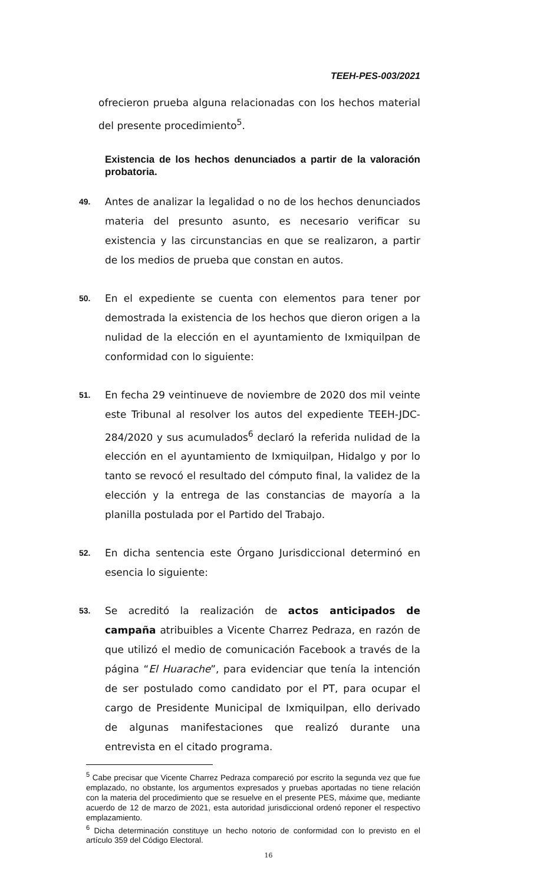TEEH-PES-003/2021
ofrecieron prueba alguna relacionadas con los hechos material del presente procedimiento<sup>5</sup>.
Existencia de los hechos denunciados a partir de la valoración probatoria.
49.
Antes de analizar la legalidad o no de los hechos denunciados materia del presunto asunto, es necesario verificar su existencia y las circunstancias en que se realizaron, a partir de los medios de prueba que constan en autos.
50.
En el expediente se cuenta con elementos para tener por demostrada la existencia de los hechos que dieron origen a la nulidad de la elección en el ayuntamiento de Ixmiquilpan de conformidad con lo siguiente:
51.
En fecha 29 veintinueve de noviembre de 2020 dos mil veinte este Tribunal al resolver los autos del expediente TEEH-JDC-284/2020 y sus acumulados<sup>6</sup> declaró la referida nulidad de la elección en el ayuntamiento de Ixmiquilpan, Hidalgo y por lo tanto se revocó el resultado del cómputo final, la validez de la elección y la entrega de las constancias de mayoría a la planilla postulada por el Partido del Trabajo.
52.
En dicha sentencia este Órgano Jurisdiccional determinó en esencia lo siguiente:
53.
Se acreditó la realización de actos anticipados de campaña atribuibles a Vicente Charrez Pedraza, en razón de que utilizó el medio de comunicación Facebook a través de la página “El Huarache”, para evidenciar que tenía la intención de ser postulado como candidato por el PT, para ocupar el cargo de Presidente Municipal de Ixmiquilpan, ello derivado de algunas manifestaciones que realizó durante una entrevista en el citado programa.
<sup>5</sup> Cabe precisar que Vicente Charrez Pedraza compareció por escrito la segunda vez que fue emplazado, no obstante, los argumentos expresados y pruebas aportadas no tiene relación con la materia del procedimiento que se resuelve en el presente PES, máxime que, mediante acuerdo de 12 de marzo de 2021, esta autoridad jurisdiccional ordenó reponer el respectivo emplazamiento.
<sup>6</sup> Dicha determinación constituye un hecho notorio de conformidad con lo previsto en el artículo 359 del Código Electoral.
16